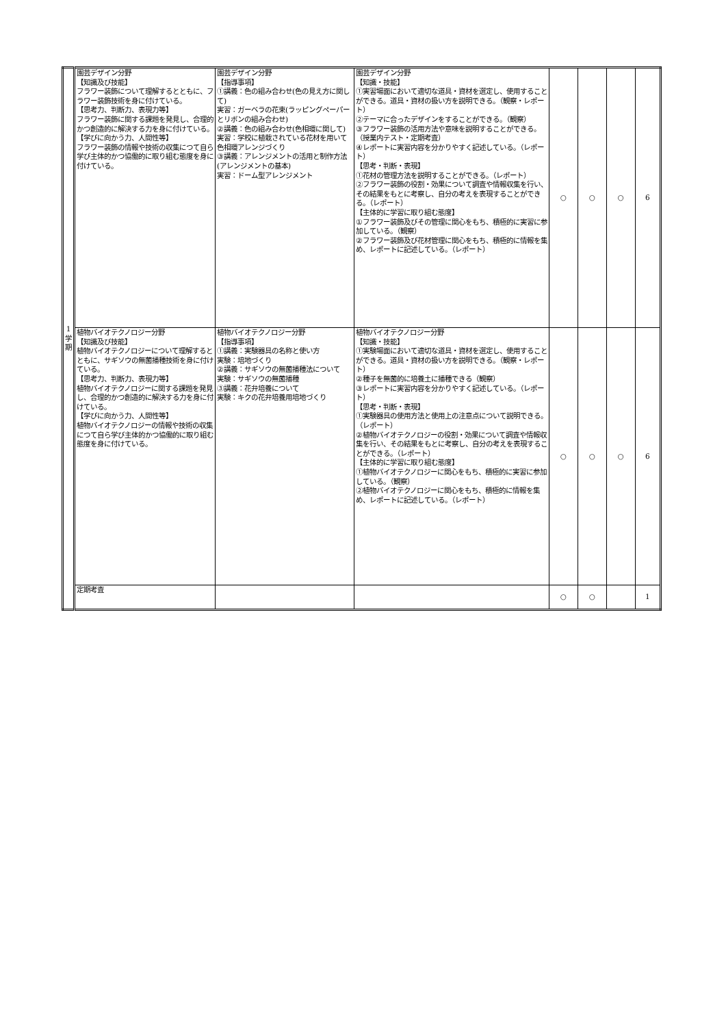| 1 学 期 | 園芸デザイン分野 【知識及び技能】 フラワー装飾について理解するとともに、フラワー装飾技術を身に付けている。 【思考力、判断力、表現力等】 フラワー装飾に関する課題を発見し、合理的かつ創造的に解決する力を身に付けている。 【学びに向かう力、人間性等】 フラワー装飾の情報や技術の収集につて自ら学び主体的かつ協働的に取り組む態度を身に付けている。 | 園芸デザイン分野 【指導事項】 ①講義：色の組み合わせ(色の見え方に関して) 実習：ガーベラの花束(ラッピングペーパーとリボンの組み合わせ) ②講義：色の組み合わせ(色相環に関して) 実習：学校に植栽されている花材を用いて色相環アレンジづくり ③講義：アレンジメントの活用と制作方法(アレンジメントの基本) 実習：ドーム型アレンジメント | 園芸デザイン分野 【知識・技能】 ①実習場面において適切な道具・資材を選定し、使用することができる。道具・資材の扱い方を説明できる。（観察・レポート） ②テーマに合ったデザインをすることができる。（観察） ③フラワー装飾の活用方法や意味を説明することができる。（授業内テスト・定期考査） ④レポートに実習内容を分かりやすく記述している。（レポート） 【思考・判断・表現】 ①花材の管理方法を説明することができる。（レポート） ②フラワー装飾の役割・効果について調査や情報収集を行い、その結果をもとに考察し、自分の考えを表現することができる。（レポート） 【主体的に学習に取り組む態度】 ①フラワー装飾及びその管理に関心をもち、積極的に実習に参加している。（観察） ②フラワー装飾及び花材管理に関心をもち、積極的に情報を集め、レポートに記述している。（レポート） | ○ | ○ | ○ | 6 |
| | 植物バイオテクノロジー分野 【知識及び技能】 植物バイオテクノロジーについて理解するとともに、サギソウの無菌播種技術を身に付けている。 【思考力、判断力、表現力等】 植物バイオテクノロジーに関する課題を発見し、合理的かつ創造的に解決する力を身に付けている。 【学びに向かう力、人間性等】 植物バイオテクノロジーの情報や技術の収集につて自ら学び主体的かつ協働的に取り組む態度を身に付けている。 | 植物バイオテクノロジー分野 【指導事項】 ①講義：実験器具の名称と使い方 実験：培地づくり ②講義：サギソウの無菌播種法について 実験：サギソウの無菌播種 ③講義：花弁培養について 実験：キクの花弁培養用培地づくり | 植物バイオテクノロジー分野 【知識・技能】 ①実験場面において適切な道具・資材を選定し、使用することができる。道具・資材の扱い方を説明できる。（観察・レポート） ②種子を無菌的に培養土に播種できる（観察） ③レポートに実習内容を分かりやすく記述している。（レポート） 【思考・判断・表現】 ①実験器具の使用方法と使用上の注意点について説明できる。（レポート） ②植物バイオテクノロジーの役割・効果について調査や情報収集を行い、その結果をもとに考察し、自分の考えを表現することができる。（レポート） 【主体的に学習に取り組む態度】 ①植物バイオテクノロジーに関心をもち、積極的に実習に参加している。（観察） ②植物バイオテクノロジーに関心をもち、積極的に情報を集め、レポートに記述している。（レポート） | ○ | ○ | ○ | 6 |
| | 定期考査 | | | ○ | ○ | | 1 |